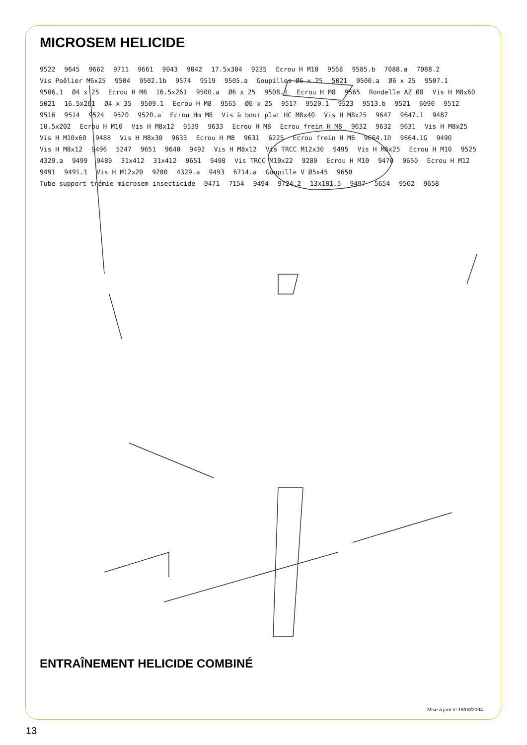MICROSEM HELICIDE
9522 9645 9662 9711 9661 9043 9042 17.5x304 9235 Ecrou H M10 9568 9585.b 7088.a 7088.2 Vis Poêlier M6x25 9504 9502.1b 9574 9519 9505.a Goupilles Ø6 x 25 5021 9500.a Ø6 x 25 9507.1 9506.1 Ø4 x 25 Ecrou H M6 16.5x261 9500.a Ø6 x 25 9508.1 Ecrou H M8 9565 Rondelle AZ Ø8 Vis H M8x60 5021 16.5x261 Ø4 x 35 9509.1 Ecrou H M8 9565 Ø6 x 25 9517 9520.1 9523 9513.b 9521 6090 9512 9516 9514 9524 9520 9520.a Ecrou Hm M8 Vis à bout plat HC M8x40 Vis H M8x25 9647 9647.1 9487 10.5x202 Ecrou H M10 Vis H M8x12 9539 9633 Ecrou H M8 Ecrou frein H M8 9632 9632 9631 Vis H M8x25 Vis H M10x60 9488 Vis H M8x30 9633 Ecrou H M8 9631 6225 Ecrou frein H M6 9664.1D 9664.1G 9490 Vis H M8x12 9496 5247 9651 9640 9492 Vis H M8x12 Vis TRCC M12x30 9495 Vis H M6x25 Ecrou H M10 9525 4329.a 9499 9489 31x412 31x412 9651 9498 Vis TRCC M10x22 9280 Ecrou H M10 9470 9650 Ecrou H M12 9491 9491.1 Vis H M12x20 9280 4329.a 9493 6714.a Goupille V Ø5x45 9650 Tube support trémie microsem insecticide 9471 7154 9494 9724.2 13x181.5 9497 5654 9562 9658
ENTRAÎNEMENT HELICIDE COMBINÉ
Mise à jour le 18/09/2004
13